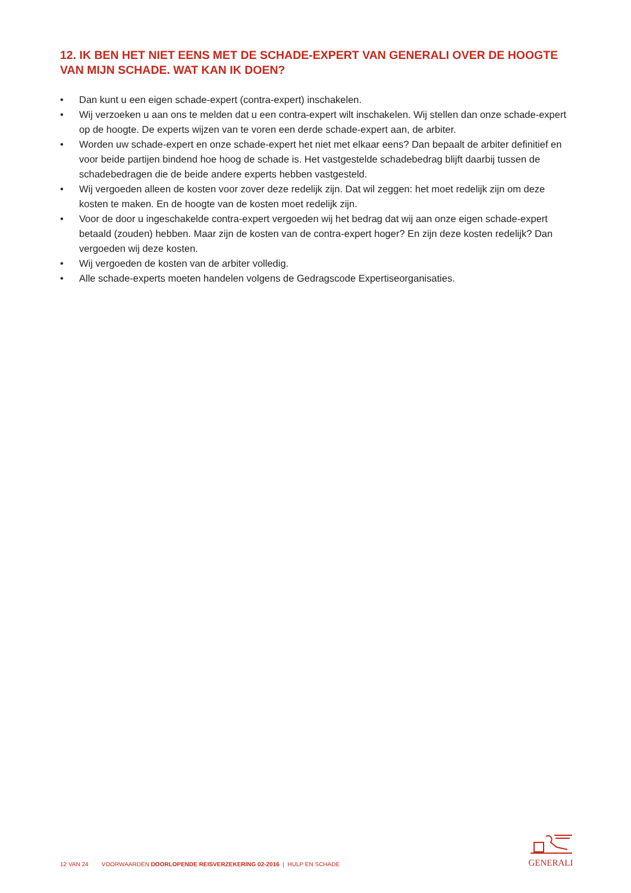12. IK BEN HET NIET EENS MET DE SCHADE-EXPERT VAN GENERALI OVER DE HOOGTE VAN MIJN SCHADE. WAT KAN IK DOEN?
• Dan kunt u een eigen schade-expert (contra-expert) inschakelen.
• Wij verzoeken u aan ons te melden dat u een contra-expert wilt inschakelen. Wij stellen dan onze schade-expert op de hoogte. De experts wijzen van te voren een derde schade-expert aan, de arbiter.
• Worden uw schade-expert en onze schade-expert het niet met elkaar eens? Dan bepaalt de arbiter definitief en voor beide partijen bindend hoe hoog de schade is. Het vastgestelde schadebedrag blijft daarbij tussen de schadebedragen die de beide andere experts hebben vastgesteld.
• Wij vergoeden alleen de kosten voor zover deze redelijk zijn. Dat wil zeggen: het moet redelijk zijn om deze kosten te maken. En de hoogte van de kosten moet redelijk zijn.
• Voor de door u ingeschakelde contra-expert vergoeden wij het bedrag dat wij aan onze eigen schade-expert betaald (zouden) hebben. Maar zijn de kosten van de contra-expert hoger? En zijn deze kosten redelijk? Dan vergoeden wij deze kosten.
• Wij vergoeden de kosten van de arbiter volledig.
• Alle schade-experts moeten handelen volgens de Gedragscode Expertiseorganisaties.
12 VAN 24 VOORWAARDEN DOORLOPENDE REISVERZEKERING 02-2016 | HULP EN SCHADE
GENERALI